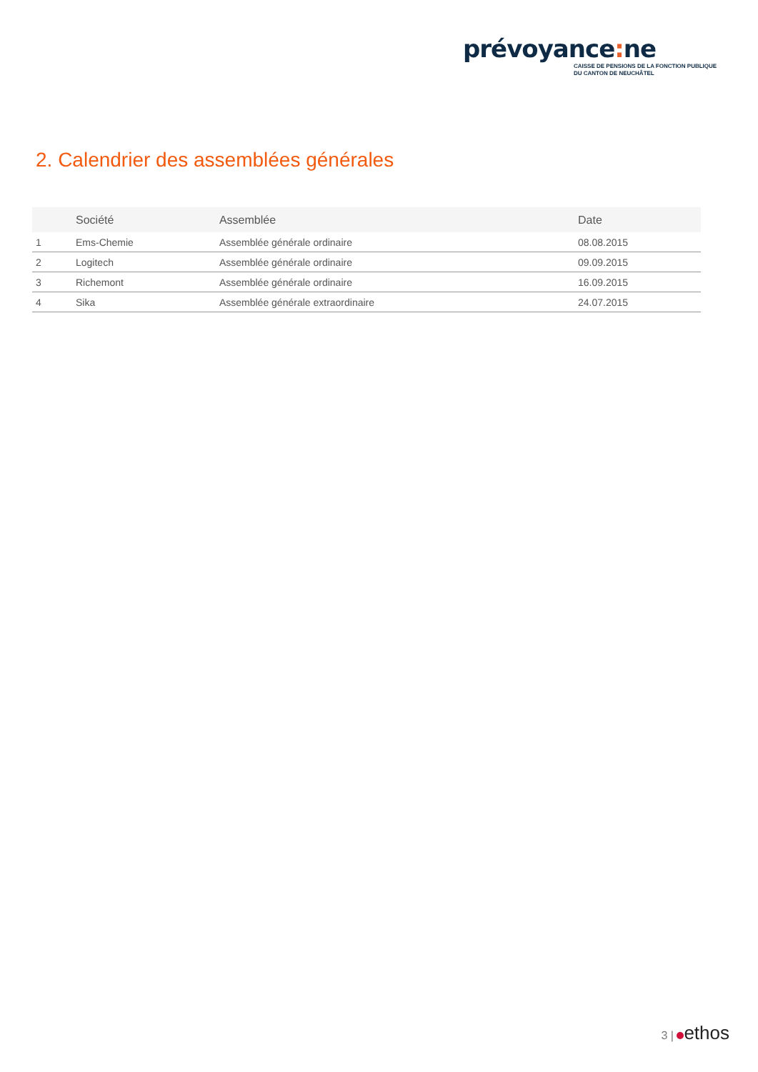prévoyance: ne
CAISSE DE PENSIONS DE LA FONCTION PUBLIQUE
DU CANTON DE NEUCHÂTEL
2. Calendrier des assemblées générales
| | Société | Assemblée | Date |
| --- | --- | --- | --- |
| 1 | Ems-Chemie | Assemblée générale ordinaire | 08.08.2015 |
| 2 | Logitech | Assemblée générale ordinaire | 09.09.2015 |
| 3 | Richemont | Assemblée générale ordinaire | 16.09.2015 |
| 4 | Sika | Assemblée générale extraordinaire | 24.07.2015 |
3 | ethos